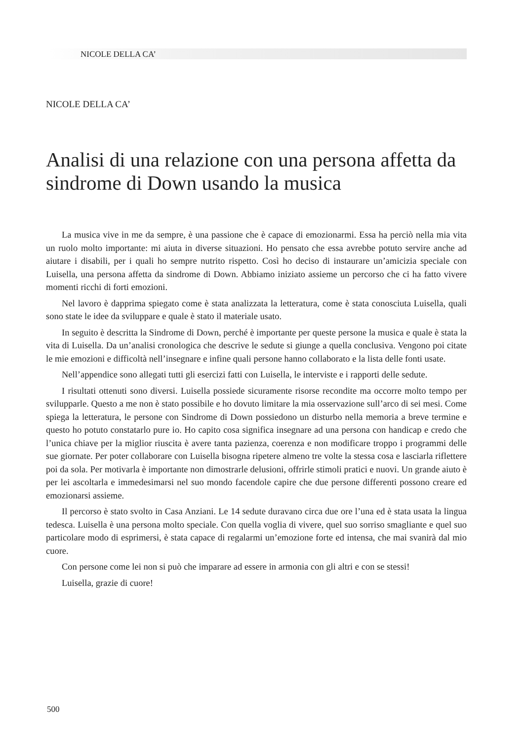NICOLE DELLA CA’
NICOLE DELLA CA’
Analisi di una relazione con una persona affetta da sindrome di Down usando la musica
La musica vive in me da sempre, è una passione che è capace di emozionarmi. Essa ha perciò nella mia vita un ruolo molto importante: mi aiuta in diverse situazioni. Ho pensato che essa avrebbe potuto servire anche ad aiutare i disabili, per i quali ho sempre nutrito rispetto. Così ho deciso di instaurare un’amicizia speciale con Luisella, una persona affetta da sindrome di Down. Abbiamo iniziato assieme un percorso che ci ha fatto vivere momenti ricchi di forti emozioni.
Nel lavoro è dapprima spiegato come è stata analizzata la letteratura, come è stata conosciuta Luisella, quali sono state le idee da sviluppare e quale è stato il materiale usato.
In seguito è descritta la Sindrome di Down, perché è importante per queste persone la musica e quale è stata la vita di Luisella. Da un’analisi cronologica che descrive le sedute si giunge a quella conclusiva. Vengono poi citate le mie emozioni e difficoltà nell’insegnare e infine quali persone hanno collaborato e la lista delle fonti usate.
Nell’appendice sono allegati tutti gli esercizi fatti con Luisella, le interviste e i rapporti delle sedute.
I risultati ottenuti sono diversi. Luisella possiede sicuramente risorse recondite ma occorre molto tempo per svilupparle. Questo a me non è stato possibile e ho dovuto limitare la mia osservazione sull’arco di sei mesi. Come spiega la letteratura, le persone con Sindrome di Down possiedono un disturbo nella memoria a breve termine e questo ho potuto constatarlo pure io. Ho capito cosa significa insegnare ad una persona con handicap e credo che l’unica chiave per la miglior riuscita è avere tanta pazienza, coerenza e non modificare troppo i programmi delle sue giornate. Per poter collaborare con Luisella bisogna ripetere almeno tre volte la stessa cosa e lasciarla riflettere poi da sola. Per motivarla è importante non dimostrarle delusioni, offrirle stimoli pratici e nuovi. Un grande aiuto è per lei ascoltarla e immedesimarsi nel suo mondo facendole capire che due persone differenti possono creare ed emozionarsi assieme.
Il percorso è stato svolto in Casa Anziani. Le 14 sedute duravano circa due ore l’una ed è stata usata la lingua tedesca. Luisella è una persona molto speciale. Con quella voglia di vivere, quel suo sorriso smagliante e quel suo particolare modo di esprimersi, è stata capace di regalarmi un’emozione forte ed intensa, che mai svanirà dal mio cuore.
Con persone come lei non si può che imparare ad essere in armonia con gli altri e con se stessi!
Luisella, grazie di cuore!
500